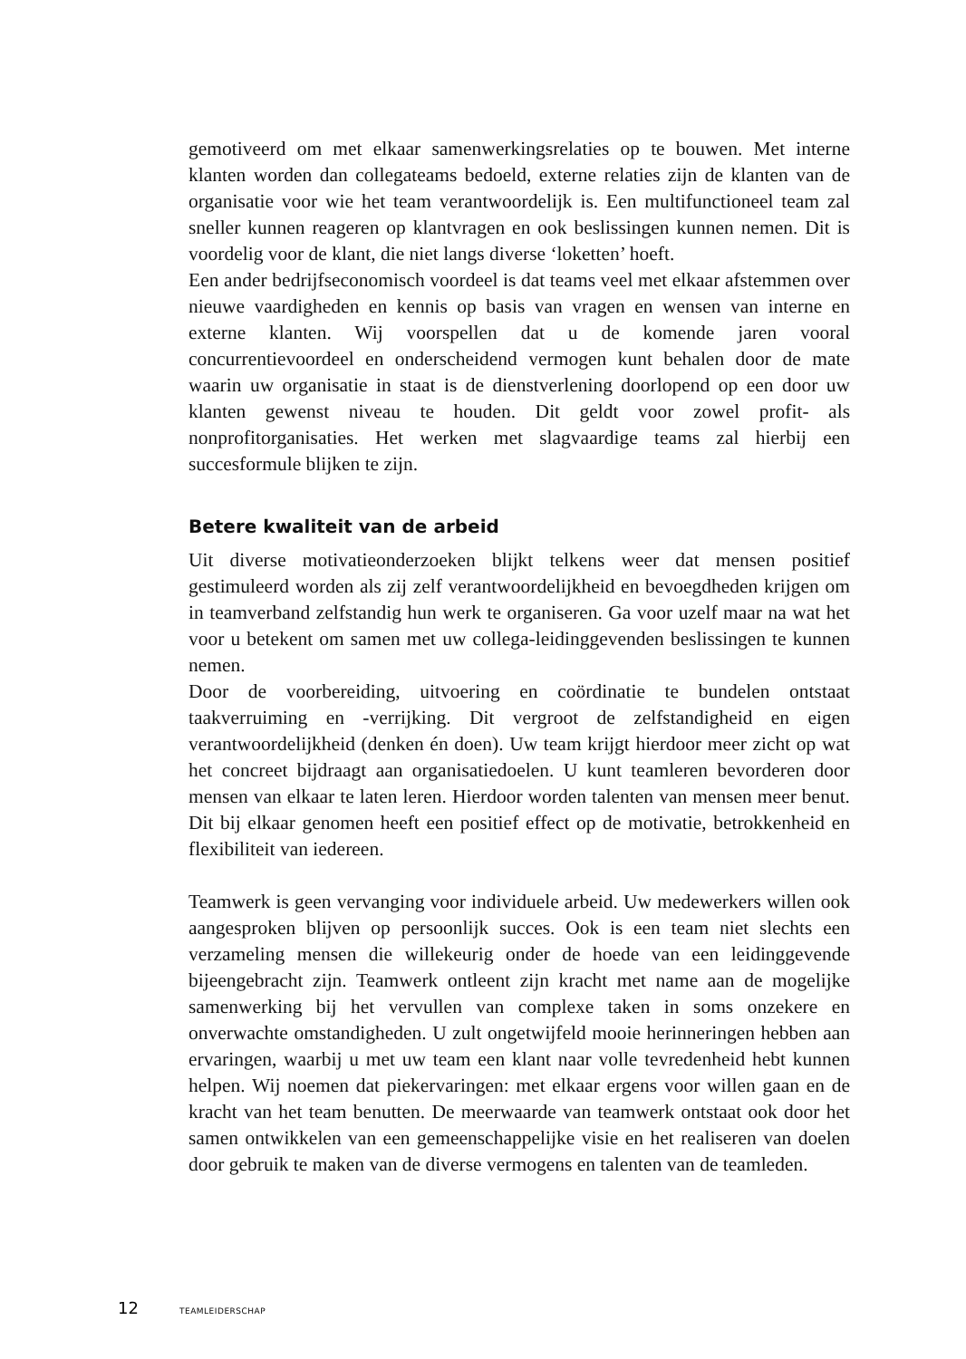gemotiveerd om met elkaar samenwerkingsrelaties op te bouwen. Met interne klanten worden dan collegateams bedoeld, externe relaties zijn de klanten van de organisatie voor wie het team verantwoordelijk is. Een multifunctioneel team zal sneller kunnen reageren op klantvragen en ook beslissingen kunnen nemen. Dit is voordelig voor de klant, die niet langs diverse ‘loketten’ hoeft.
Een ander bedrijfseconomisch voordeel is dat teams veel met elkaar afstemmen over nieuwe vaardigheden en kennis op basis van vragen en wensen van interne en externe klanten. Wij voorspellen dat u de komende jaren vooral concurrentievoordeel en onderscheidend vermogen kunt behalen door de mate waarin uw organisatie in staat is de dienstverlening doorlopend op een door uw klanten gewenst niveau te houden. Dit geldt voor zowel profit- als nonprofitorganisaties. Het werken met slagvaardige teams zal hierbij een succesformule blijken te zijn.
Betere kwaliteit van de arbeid
Uit diverse motivatieonderzoeken blijkt telkens weer dat mensen positief gestimuleerd worden als zij zelf verantwoordelijkheid en bevoegdheden krijgen om in teamverband zelfstandig hun werk te organiseren. Ga voor uzelf maar na wat het voor u betekent om samen met uw collega-leidinggevenden beslissingen te kunnen nemen.
Door de voorbereiding, uitvoering en coördinatie te bundelen ontstaat taakverruiming en -verrijking. Dit vergroot de zelfstandigheid en eigen verantwoordelijkheid (denken én doen). Uw team krijgt hierdoor meer zicht op wat het concreet bijdraagt aan organisatiedoelen. U kunt teamleren bevorderen door mensen van elkaar te laten leren. Hierdoor worden talenten van mensen meer benut. Dit bij elkaar genomen heeft een positief effect op de motivatie, betrokkenheid en flexibiliteit van iedereen.
Teamwerk is geen vervanging voor individuele arbeid. Uw medewerkers willen ook aangesproken blijven op persoonlijk succes. Ook is een team niet slechts een verzameling mensen die willekeurig onder de hoede van een leidinggevende bijeengebracht zijn. Teamwerk ontleent zijn kracht met name aan de mogelijke samenwerking bij het vervullen van complexe taken in soms onzekere en onverwachte omstandigheden. U zult ongetwijfeld mooie herinneringen hebben aan ervaringen, waarbij u met uw team een klant naar volle tevredenheid hebt kunnen helpen. Wij noemen dat piekervaringen: met elkaar ergens voor willen gaan en de kracht van het team benutten. De meerwaarde van teamwerk ontstaat ook door het samen ontwikkelen van een gemeenschappelijke visie en het realiseren van doelen door gebruik te maken van de diverse vermogens en talenten van de teamleden.
12 TEAMLEIDERSCHAP